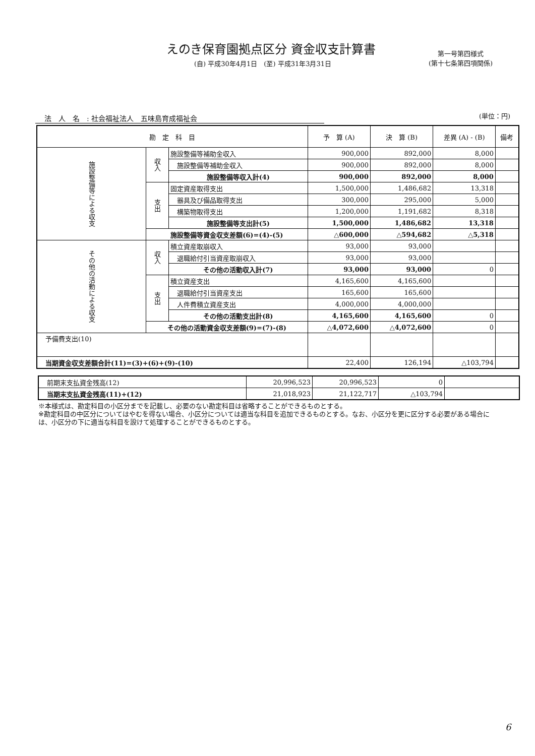えのき保育園拠点区分 資金収支計算書
(自) 平成30年4月1日　(至) 平成31年3月31日
第一号第四様式
(第十七条第四項関係)
法　人　名　: 社会福祉法人　五味島育成福祉会 (単位：円)
| 勘 定 科 目 | | | 予 算 (A) | 決 算 (B) | 差異 (A) - (B) | 備考 |
| --- | --- | --- | --- | --- | --- | --- |
| 施設整備等による収支 | 収入 | 施設整備等補助金収入 | 900,000 | 892,000 | 8,000 | |
| | | 施設整備等補助金収入 | 900,000 | 892,000 | 8,000 | |
| | | 施設整備等収入計(4) | 900,000 | 892,000 | 8,000 | |
| | 支出 | 固定資産取得支出 | 1,500,000 | 1,486,682 | 13,318 | |
| | | 器具及び備品取得支出 | 300,000 | 295,000 | 5,000 | |
| | | 構築物取得支出 | 1,200,000 | 1,191,682 | 8,318 | |
| | | 施設整備等支出計(5) | 1,500,000 | 1,486,682 | 13,318 | |
| | 施設整備等資金収支差額(6)=(4)-(5) | | △600,000 | △594,682 | △5,318 | |
| その他の活動による収支 | 収入 | 積立資産取崩収入 | 93,000 | 93,000 | | |
| | | 退職給付引当資産取崩収入 | 93,000 | 93,000 | | |
| | | その他の活動収入計(7) | 93,000 | 93,000 | 0 | |
| | 支出 | 積立資産支出 | 4,165,600 | 4,165,600 | | |
| | | 退職給付引当資産支出 | 165,600 | 165,600 | | |
| | | 人件費積立資産支出 | 4,000,000 | 4,000,000 | | |
| | | その他の活動支出計(8) | 4,165,600 | 4,165,600 | 0 | |
| | その他の活動資金収支差額(9)=(7)-(8) | | △4,072,600 | △4,072,600 | 0 | |
| 予備費支出(10) | | | | | | |
| 当期資金収支差額合計(11)=(3)+(6)+(9)-(10) | | | 22,400 | 126,194 | △103,794 | |
| 前期末支払資金残高(12) | 20,996,523 | 20,996,523 | 0 | |
| 当期末支払資金残高(11)+(12) | 21,018,923 | 21,122,717 | △103,794 | |
※本様式は、勘定科目の小区分までを記載し、必要のない勘定科目は省略することができるものとする。
※勘定科目の中区分についてはやむを得ない場合、小区分については適当な科目を追加できるものとする。なお、小区分を更に区分する必要がある場合には、小区分の下に適当な科目を設けて処理することができるものとする。
6